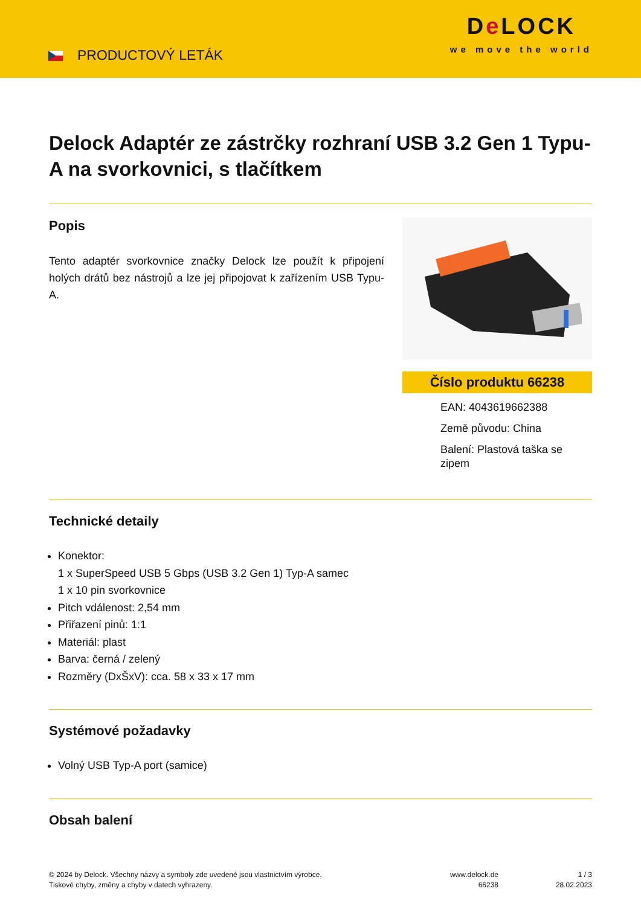PRODUCTOVÝ LETÁK
De LOCK
we move the world
Delock Adaptér ze zástrčky rozhraní USB 3.2 Gen 1 Typu-A na svorkovnici, s tlačítkem
Popis
Tento adaptér svorkovnice značky Delock lze použít k připojení holých drátů bez nástrojů a lze jej připojovat k zařízením USB Typu-A.
Číslo produktu 66238
EAN: 4043619662388
Země původu: China
Balení: Plastová taška se zipem
Technické detaily
Konektor:
1 x SuperSpeed USB 5 Gbps (USB 3.2 Gen 1) Typ-A samec
1 x 10 pin svorkovnice
Pitch vdálenost: 2,54 mm
Přiřazení pinů: 1:1
Materiál: plast
Barva: černá / zelený
Rozměry (DxŠxV): cca. 58 x 33 x 17 mm
Systémové požadavky
Volný USB Typ-A port (samice)
Obsah balení
© 2024 by Delock. Všechny názvy a symboly zde uvedené jsou vlastnictvím výrobce.
Tiskové chyby, změny a chyby v datech vyhrazeny.
www.delock.de
66238
1 / 3
28.02.2023